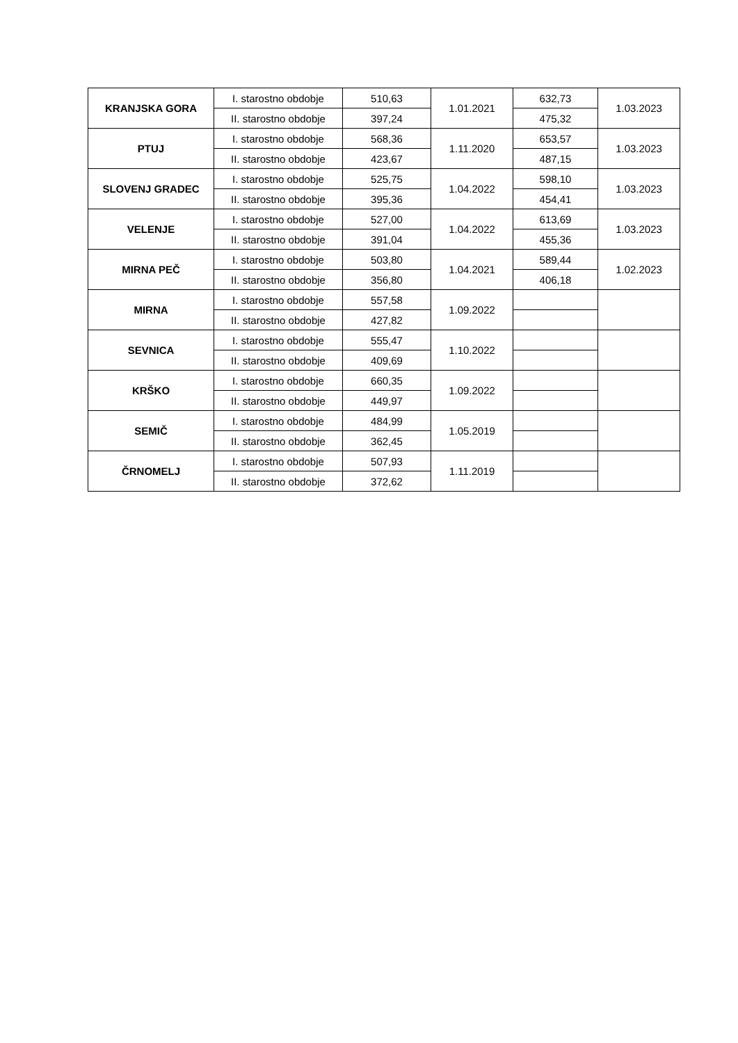| KRANJSKA GORA | I. starostno obdobje | 510,63 | 1.01.2021 | 632,73 | 1.03.2023 |
| | II. starostno obdobje | 397,24 | | 475,32 | |
| PTUJ | I. starostno obdobje | 568,36 | 1.11.2020 | 653,57 | 1.03.2023 |
| | II. starostno obdobje | 423,67 | | 487,15 | |
| SLOVENJ GRADEC | I. starostno obdobje | 525,75 | 1.04.2022 | 598,10 | 1.03.2023 |
| | II. starostno obdobje | 395,36 | | 454,41 | |
| VELENJE | I. starostno obdobje | 527,00 | 1.04.2022 | 613,69 | 1.03.2023 |
| | II. starostno obdobje | 391,04 | | 455,36 | |
| MIRNA PEČ | I. starostno obdobje | 503,80 | 1.04.2021 | 589,44 | 1.02.2023 |
| | II. starostno obdobje | 356,80 | | 406,18 | |
| MIRNA | I. starostno obdobje | 557,58 | 1.09.2022 | | |
| | II. starostno obdobje | 427,82 | | | |
| SEVNICA | I. starostno obdobje | 555,47 | 1.10.2022 | | |
| | II. starostno obdobje | 409,69 | | | |
| KRŠKO | I. starostno obdobje | 660,35 | 1.09.2022 | | |
| | II. starostno obdobje | 449,97 | | | |
| SEMIČ | I. starostno obdobje | 484,99 | 1.05.2019 | | |
| | II. starostno obdobje | 362,45 | | | |
| ČRNOMELJ | I. starostno obdobje | 507,93 | 1.11.2019 | | |
| | II. starostno obdobje | 372,62 | | | |